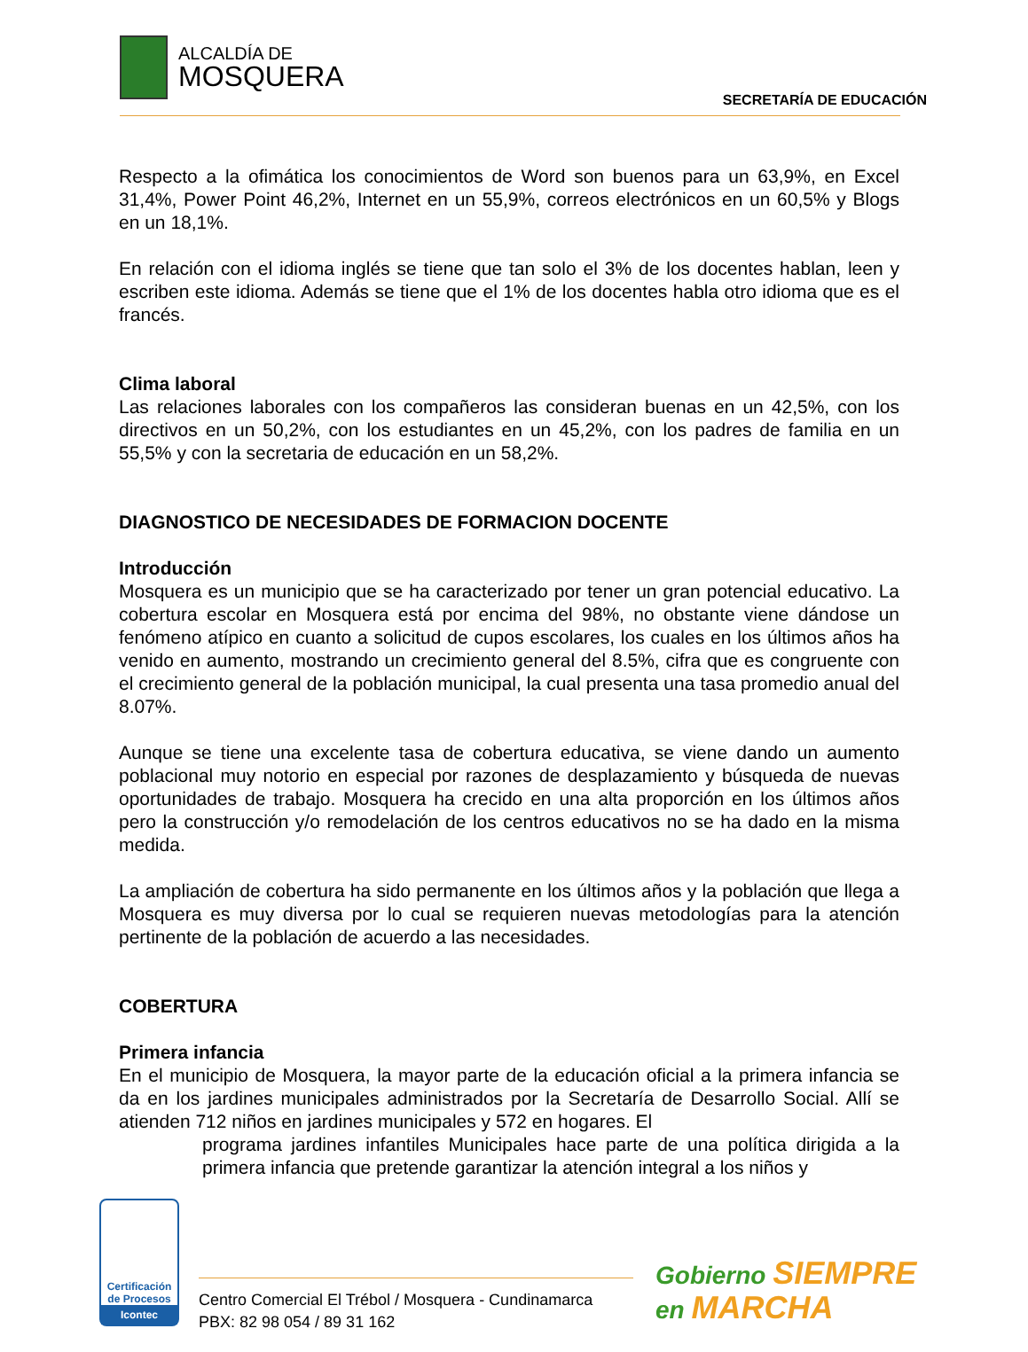ALCALDÍA DE
MOSQUERA
SECRETARÍA DE EDUCACIÓN
Respecto a la ofimática los conocimientos de Word son buenos para un 63,9%, en Excel 31,4%, Power Point 46,2%, Internet en un 55,9%, correos electrónicos en un 60,5% y Blogs en un 18,1%.
En relación con el idioma inglés se tiene que tan solo el 3% de los docentes hablan, leen y escriben este idioma. Además se tiene que el 1% de los docentes habla otro idioma que es el francés.
Clima laboral
Las relaciones laborales con los compañeros las consideran buenas en un 42,5%, con los directivos en un 50,2%, con los estudiantes en un 45,2%, con los padres de familia en un 55,5% y con la secretaria de educación en un 58,2%.
DIAGNOSTICO DE NECESIDADES DE FORMACION DOCENTE
Introducción
Mosquera es un municipio que se ha caracterizado por tener un gran potencial educativo. La cobertura escolar en Mosquera está por encima del 98%, no obstante viene dándose un fenómeno atípico en cuanto a solicitud de cupos escolares, los cuales en los últimos años ha venido en aumento, mostrando un crecimiento general del 8.5%, cifra que es congruente con el crecimiento general de la población municipal, la cual presenta una tasa promedio anual del 8.07%.
Aunque se tiene una excelente tasa de cobertura educativa, se viene dando un aumento poblacional muy notorio en especial por razones de desplazamiento y búsqueda de nuevas oportunidades de trabajo. Mosquera ha crecido en una alta proporción en los últimos años pero la construcción y/o remodelación de los centros educativos no se ha dado en la misma medida.
La ampliación de cobertura ha sido permanente en los últimos años y la población que llega a Mosquera es muy diversa por lo cual se requieren nuevas metodologías para la atención pertinente de la población de acuerdo a las necesidades.
COBERTURA
Primera infancia
En el municipio de Mosquera, la mayor parte de la educación oficial a la primera infancia se da en los jardines municipales administrados por la Secretaría de Desarrollo Social. Allí se atienden 712 niños en jardines municipales y 572 en hogares. El
programa jardines infantiles Municipales hace parte de una política dirigida a la primera infancia que pretende garantizar la atención integral a los niños y
Certificación de Procesos
Icontec
Centro Comercial El Trébol / Mosquera - Cundinamarca
PBX: 82 98 054 / 89 31 162
Gobierno SIEMPRE
en MARCHA